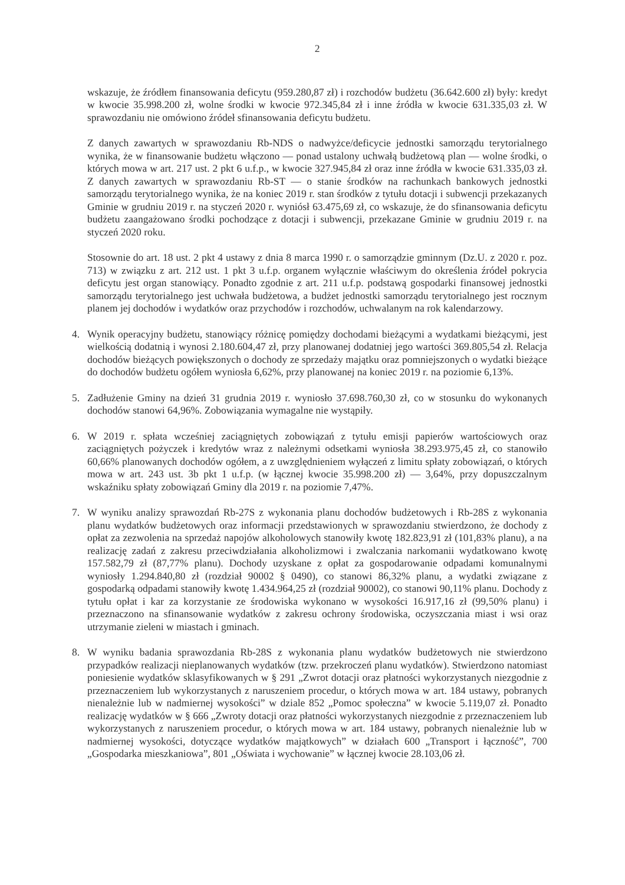2
wskazuje, że źródłem finansowania deficytu (959.280,87 zł) i rozchodów budżetu (36.642.600 zł) były: kredyt w kwocie 35.998.200 zł, wolne środki w kwocie 972.345,84 zł i inne źródła w kwocie 631.335,03 zł. W sprawozdaniu nie omówiono źródeł sfinansowania deficytu budżetu.
Z danych zawartych w sprawozdaniu Rb-NDS o nadwyżce/deficycie jednostki samorządu terytorialnego wynika, że w finansowanie budżetu włączono — ponad ustalony uchwałą budżetową plan — wolne środki, o których mowa w art. 217 ust. 2 pkt 6 u.f.p., w kwocie 327.945,84 zł oraz inne źródła w kwocie 631.335,03 zł. Z danych zawartych w sprawozdaniu Rb-ST — o stanie środków na rachunkach bankowych jednostki samorządu terytorialnego wynika, że na koniec 2019 r. stan środków z tytułu dotacji i subwencji przekazanych Gminie w grudniu 2019 r. na styczeń 2020 r. wyniósł 63.475,69 zł, co wskazuje, że do sfinansowania deficytu budżetu zaangażowano środki pochodzące z dotacji i subwencji, przekazane Gminie w grudniu 2019 r. na styczeń 2020 roku.
Stosownie do art. 18 ust. 2 pkt 4 ustawy z dnia 8 marca 1990 r. o samorządzie gminnym (Dz.U. z 2020 r. poz. 713) w związku z art. 212 ust. 1 pkt 3 u.f.p. organem wyłącznie właściwym do określenia źródeł pokrycia deficytu jest organ stanowiący. Ponadto zgodnie z art. 211 u.f.p. podstawą gospodarki finansowej jednostki samorządu terytorialnego jest uchwała budżetowa, a budżet jednostki samorządu terytorialnego jest rocznym planem jej dochodów i wydatków oraz przychodów i rozchodów, uchwalanym na rok kalendarzowy.
4. Wynik operacyjny budżetu, stanowiący różnicę pomiędzy dochodami bieżącymi a wydatkami bieżącymi, jest wielkością dodatnią i wynosi 2.180.604,47 zł, przy planowanej dodatniej jego wartości 369.805,54 zł. Relacja dochodów bieżących powiększonych o dochody ze sprzedaży majątku oraz pomniejszonych o wydatki bieżące do dochodów budżetu ogółem wyniosła 6,62%, przy planowanej na koniec 2019 r. na poziomie 6,13%.
5. Zadłużenie Gminy na dzień 31 grudnia 2019 r. wyniosło 37.698.760,30 zł, co w stosunku do wykonanych dochodów stanowi 64,96%. Zobowiązania wymagalne nie wystąpiły.
6. W 2019 r. spłata wcześniej zaciągniętych zobowiązań z tytułu emisji papierów wartościowych oraz zaciągniętych pożyczek i kredytów wraz z należnymi odsetkami wyniosła 38.293.975,45 zł, co stanowiło 60,66% planowanych dochodów ogółem, a z uwzględnieniem wyłączeń z limitu spłaty zobowiązań, o których mowa w art. 243 ust. 3b pkt 1 u.f.p. (w łącznej kwocie 35.998.200 zł) — 3,64%, przy dopuszczalnym wskaźniku spłaty zobowiązań Gminy dla 2019 r. na poziomie 7,47%.
7. W wyniku analizy sprawozdań Rb-27S z wykonania planu dochodów budżetowych i Rb-28S z wykonania planu wydatków budżetowych oraz informacji przedstawionych w sprawozdaniu stwierdzono, że dochody z opłat za zezwolenia na sprzedaż napojów alkoholowych stanowiły kwotę 182.823,91 zł (101,83% planu), a na realizację zadań z zakresu przeciwdziałania alkoholizmowi i zwalczania narkomanii wydatkowano kwotę 157.582,79 zł (87,77% planu). Dochody uzyskane z opłat za gospodarowanie odpadami komunalnymi wyniosły 1.294.840,80 zł (rozdział 90002 § 0490), co stanowi 86,32% planu, a wydatki związane z gospodarką odpadami stanowiły kwotę 1.434.964,25 zł (rozdział 90002), co stanowi 90,11% planu. Dochody z tytułu opłat i kar za korzystanie ze środowiska wykonano w wysokości 16.917,16 zł (99,50% planu) i przeznaczono na sfinansowanie wydatków z zakresu ochrony środowiska, oczyszczania miast i wsi oraz utrzymanie zieleni w miastach i gminach.
8. W wyniku badania sprawozdania Rb-28S z wykonania planu wydatków budżetowych nie stwierdzono przypadków realizacji nieplanowanych wydatków (tzw. przekroczeń planu wydatków). Stwierdzono natomiast poniesienie wydatków sklasyfikowanych w § 291 „Zwrot dotacji oraz płatności wykorzystanych niezgodnie z przeznaczeniem lub wykorzystanych z naruszeniem procedur, o których mowa w art. 184 ustawy, pobranych nienależnie lub w nadmiernej wysokości” w dziale 852 „Pomoc społeczna” w kwocie 5.119,07 zł. Ponadto realizację wydatków w § 666 „Zwroty dotacji oraz płatności wykorzystanych niezgodnie z przeznaczeniem lub wykorzystanych z naruszeniem procedur, o których mowa w art. 184 ustawy, pobranych nienależnie lub w nadmiernej wysokości, dotyczące wydatków majątkowych” w działach 600 „Transport i łączność”, 700 „Gospodarka mieszkaniowa”, 801 „Oświata i wychowanie” w łącznej kwocie 28.103,06 zł.